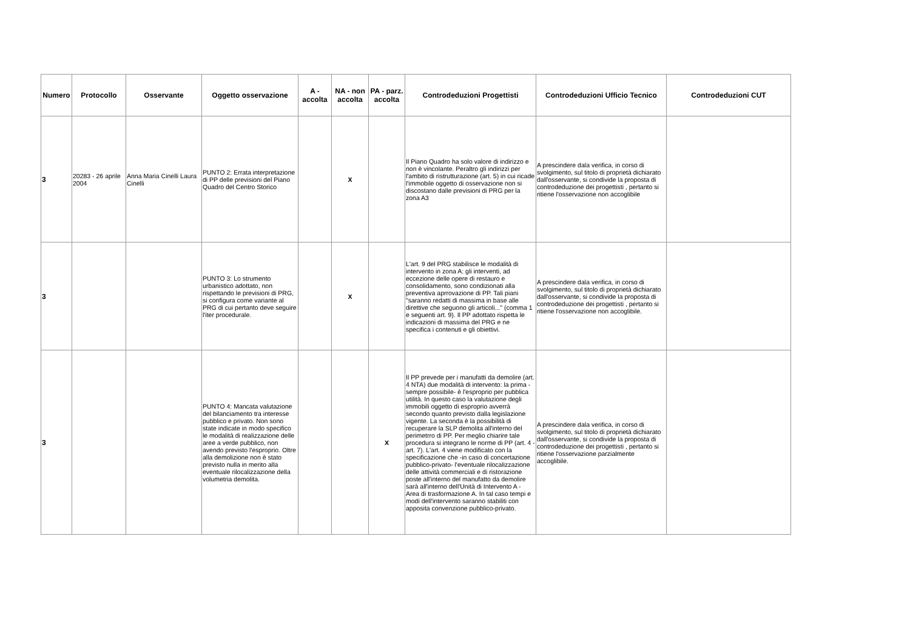| Numero | Protocollo | Osservante | Oggetto osservazione | A - accolta | NA - non accolta | PA - parz. accolta | Controdeduzioni Progettisti | Controdeduzioni Ufficio Tecnico | Controdeduzioni CUT |
| --- | --- | --- | --- | --- | --- | --- | --- | --- | --- |
| 3 | 20283 - 26 aprile 2004 | Anna Maria Cinelli Laura Cinelli | PUNTO 2: Errata interpretazione di PP delle previsioni del Piano Quadro del Centro Storico | | X | | Il Piano Quadro ha solo valore di indirizzo e non è vincolante. Peraltro gli indirizzi per l'ambito di ristrutturazione (art. 5) in cui ricade l'immobile oggetto di osservazione non si discostano dalle previsioni di PRG per la zona A3 | A prescindere dala verifica, in corso di svolgimento, sul titolo di proprietà dichiarato dall'osservante, si condivide la proposta di controdeduzione dei progettisti , pertanto si ritiene l'osservazione non accoglibile | |
| 3 | | | PUNTO 3: Lo strumento urbanistico adottato, non rispettando le previsioni di PRG, si configura come variante al PRG di cui pertanto deve seguire l'iter procedurale. | | X | | L'art. 9 del PRG stabilisce le modalità di intervento in zona A: gli interventi, ad eccezione delle opere di restauro e consolidamento, sono condizionati alla preventiva aprrovazione di PP. Tali piani "saranno redatti di massima in base alle direttive che seguono gli articoli..." (comma 1 e seguenti art. 9). Il PP adottato rispetta le indicazioni di massima del PRG e ne specifica i contenuti e gli obiettivi. | A prescindere dala verifica, in corso di svolgimento, sul titolo di proprietà dichiarato dall'osservante, si condivide la proposta di controdeduzione dei progettisti , pertanto si ritiene l'osservazione non accoglibile. | |
| 3 | | | PUNTO 4: Mancata valutazione del bilanciamento tra interesse pubblico e privato. Non sono state indicate in modo specifico le modalità di realizzazione delle aree a verde pubblico, non avendo previsto l'esproprio. Oltre alla demolizione non è stato previsto nulla in merito alla eventuale rilocalizzazione della volumetria demolita. | | | X | Il PP prevede per i manufatti da demolire (art. 4 NTA) due modalità di intervento: la prima -sempre possibile- è l'esproprio per pubblica utilità. In questo caso la valutazione degli immobili oggetto di esproprio avverrà secondo quanto previsto dalla legislazione vigente. La seconda è la possibilità di recuperare la SLP demolita all'interno del perimetrro di PP. Per meglio chiarire tale procedura si integrano le norme di PP (art. 4 - art. 7). L'art. 4 viene modificato con la specificazione che -in caso di concertazione pubblico-privato- l'eventuale rilocalizzazione delle attività commerciali e di ristorazione poste all'interno del manufatto da demolire sarà all'interno dell'Unità di Intervento A - Area di trasformazione A. In tal caso tempi e modi dell'intervento saranno stabiliti con apposita convenzione pubblico-privato. | A prescindere dala verifica, in corso di svolgimento, sul titolo di proprietà dichiarato dall'osservante, si condivide la proposta di controdeduzione dei progettisti , pertanto si ritiene l'osservazione parzialmente accoglibile. | |